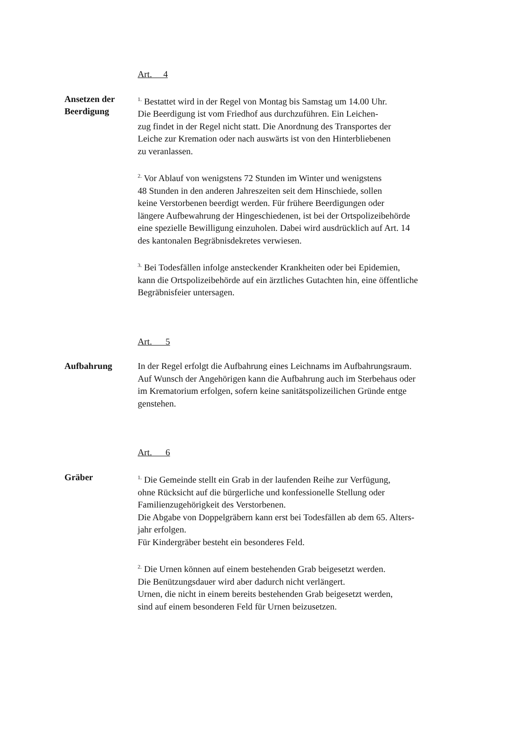Art. 4
Ansetzen der
Beerdigung
<sup>1.</sup> Bestattet wird in der Regel von Montag bis Samstag um 14.00 Uhr.
Die Beerdigung ist vom Friedhof aus durchzuführen. Ein Leichen-
zug findet in der Regel nicht statt. Die Anordnung des Transportes der
Leiche zur Kremation oder nach auswärts ist von den Hinterbliebenen
zu veranlassen.
<sup>2.</sup> Vor Ablauf von wenigstens 72 Stunden im Winter und wenigstens
48 Stunden in den anderen Jahreszeiten seit dem Hinschiede, sollen
keine Verstorbenen beerdigt werden. Für frühere Beerdigungen oder
längere Aufbewahrung der Hingeschiedenen, ist bei der Ortspolizeibehörde
eine spezielle Bewilligung einzuholen. Dabei wird ausdrücklich auf Art. 14
des kantonalen Begräbnisdekretes verwiesen.
<sup>3.</sup> Bei Todesfällen infolge ansteckender Krankheiten oder bei Epidemien,
kann die Ortspolizeibehörde auf ein ärztliches Gutachten hin, eine öffentliche
Begräbnisfeier untersagen.
Art. 5
Aufbahrung In der Regel erfolgt die Aufbahrung eines Leichnams im Aufbahrungsraum.
Auf Wunsch der Angehörigen kann die Aufbahrung auch im Sterbehaus oder
im Krematorium erfolgen, sofern keine sanitätspolizeilichen Gründe entge
genstehen.
Art. 6
Gräber
<sup>1.</sup> Die Gemeinde stellt ein Grab in der laufenden Reihe zur Verfügung,
ohne Rücksicht auf die bürgerliche und konfessionelle Stellung oder
Familienzugehörigkeit des Verstorbenen.
Die Abgabe von Doppelgräbern kann erst bei Todesfällen ab dem 65. Alters-
jahr erfolgen.
Für Kindergräber besteht ein besonderes Feld.
<sup>2.</sup> Die Urnen können auf einem bestehenden Grab beigesetzt werden.
Die Benützungsdauer wird aber dadurch nicht verlängert.
Urnen, die nicht in einem bereits bestehenden Grab beigesetzt werden,
sind auf einem besonderen Feld für Urnen beizusetzen.